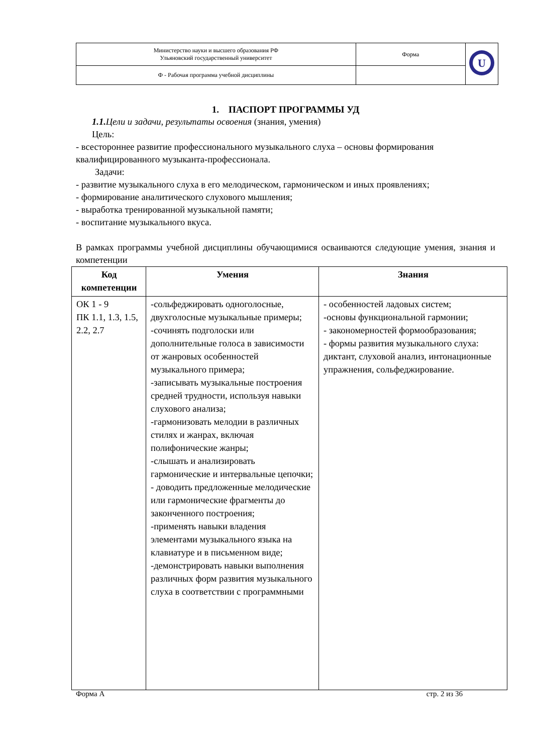| Министерство науки и высшего образования РФ Ульяновский государственный университет | Форма | U |
| Ф - Рабочая программа учебной дисциплины | | |
1. ПАСПОРТ ПРОГРАММЫ УД
1.1. Цели и задачи, результаты освоения (знания, умения)
Цель:
- всестороннее развитие профессионального музыкального слуха – основы формирования квалифицированного музыканта-профессионала.
Задачи:
- развитие музыкального слуха в его мелодическом, гармоническом и иных проявлениях;
- формирование аналитического слухового мышления;
- выработка тренированной музыкальной памяти;
- воспитание музыкального вкуса.
В рамках программы учебной дисциплины обучающимися осваиваются следующие умения, знания и компетенции
| Код компетенции | Умения | Знания |
| --- | --- | --- |
| ОК 1 - 9 ПК 1.1, 1.3, 1.5, 2.2, 2.7 | -сольфеджировать одноголосные, двухголосные музыкальные примеры; -сочинять подголоски или дополнительные голоса в зависимости от жанровых особенностей музыкального примера; -записывать музыкальные построения средней трудности, используя навыки слухового анализа; -гармонизовать мелодии в различных стилях и жанрах, включая полифонические жанры; -слышать и анализировать гармонические и интервальные цепочки; - доводить предложенные мелодические или гармонические фрагменты до законченного построения; -применять навыки владения элементами музыкального языка на клавиатуре и в письменном виде; -демонстрировать навыки выполнения различных форм развития музыкального слуха в соответствии с программными | - особенностей ладовых систем; -основы функциональной гармонии; - закономерностей формообразования; - формы развития музыкального слуха: диктант, слуховой анализ, интонационные упражнения, сольфеджирование. |
Форма А стр. 2 из 36